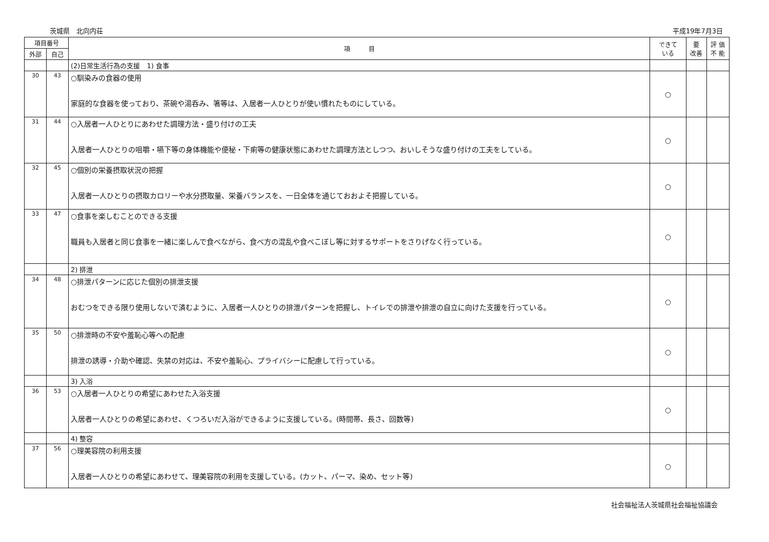茨城県　北向内荘 平成19年7月3日
| 項目番号 | | 項 目 | できて いる | 要 改善 | 評 価 不 能 |
| --- | --- | --- | --- | --- | --- |
| 外部 | 自己 | | | | |
| | | (2)日常生活行為の支援 1) 食事 | | | |
| 30 | 43 | ○馴染みの食器の使用 家庭的な食器を使っており、茶碗や湯呑み、箸等は、入居者一人ひとりが使い慣れたものにしている。 | ○ | | |
| 31 | 44 | ○入居者一人ひとりにあわせた調理方法・盛り付けの工夫 入居者一人ひとりの咀嚼・嚥下等の身体機能や便秘・下痢等の健康状態にあわせた調理方法としつつ、おいしそうな盛り付けの工夫をしている。 | ○ | | |
| 32 | 45 | ○個別の栄養摂取状況の把握 入居者一人ひとりの摂取カロリーや水分摂取量、栄養バランスを、一日全体を通じておおよそ把握している。 | ○ | | |
| 33 | 47 | ○食事を楽しむことのできる支援 職員も入居者と同じ食事を一緒に楽しんで食べながら、食べ方の混乱や食べこぼし等に対するサポートをさりげなく行っている。 | ○ | | |
| | | 2) 排泄 | | | |
| 34 | 48 | ○排泄パターンに応じた個別の排泄支援 おむつをできる限り使用しないで済むように、入居者一人ひとりの排泄パターンを把握し、トイレでの排泄や排泄の自立に向けた支援を行っている。 | ○ | | |
| 35 | 50 | ○排泄時の不安や羞恥心等への配慮 排泄の誘導・介助や確認、失禁の対応は、不安や羞恥心、プライバシーに配慮して行っている。 | ○ | | |
| | | 3) 入浴 | | | |
| 36 | 53 | ○入居者一人ひとりの希望にあわせた入浴支援 入居者一人ひとりの希望にあわせ、くつろいだ入浴ができるように支援している。(時間帯、長さ、回数等) | ○ | | |
| | | 4) 整容 | | | |
| 37 | 56 | ○理美容院の利用支援 入居者一人ひとりの希望にあわせて、理美容院の利用を支援している。(カット、パーマ、染め、セット等) | ○ | | |
社会福祉法人茨城県社会福祉協議会